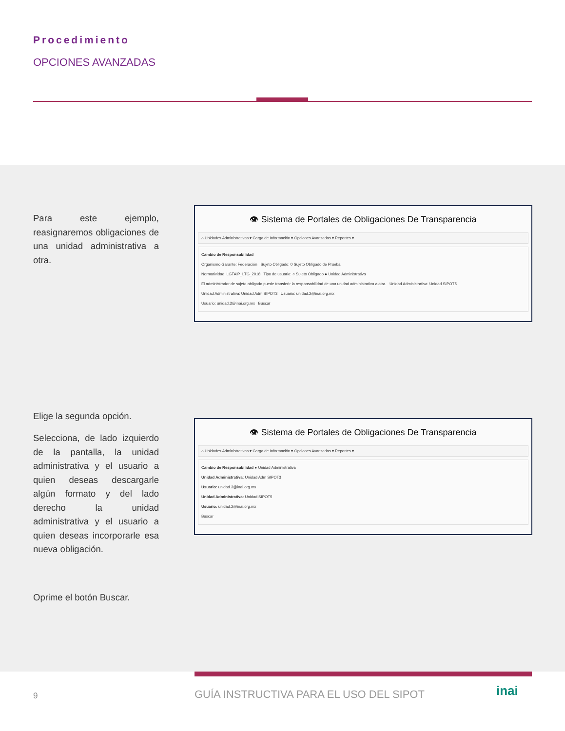Procedimiento
OPCIONES AVANZADAS
Para este ejemplo, reasignaremos obligaciones de una unidad administrativa a otra.
👁 Sistema de Portales de Obligaciones De Transparencia
⌂ Unidades Administrativas ▾ Carga de Información ▾ Opciones Avanzadas ▾ Reportes ▾
Cambio de Responsabilidad
Organismo Garante: Federación Sujeto Obligado: 0 Sujeto Obligado de Prueba
Normatividad: LGTAIP_LTG_2018 Tipo de usuario: ○ Sujeto Obligado ● Unidad Administrativa
El administrador de sujeto obligado puede transferir la responsabilidad de una unidad administrativa a otra. Unidad Administrativa: Unidad SIPOT5
Unidad Administrativa: Unidad Adm SIPOT3 Usuario: unidad.2@inai.org.mx
Usuario: unidad.3@inai.org.mx Buscar
Elige la segunda opción.
Selecciona, de lado izquierdo de la pantalla, la unidad administrativa y el usuario a quien deseas descargarle algún formato y del lado derecho la unidad administrativa y el usuario a quien deseas incorporarle esa nueva obligación.
👁 Sistema de Portales de Obligaciones De Transparencia
⌂ Unidades Administrativas ▾ Carga de Información ▾ Opciones Avanzadas ▾ Reportes ▾
Cambio de Responsabilidad ● Unidad Administrativa
Unidad Administrativa: Unidad Adm SIPOT3
Usuario: unidad.3@inai.org.mx
Unidad Administrativa: Unidad SIPOT5
Usuario: unidad.2@inai.org.mx
Buscar
Oprime el botón Buscar.
9
GUÍA INSTRUCTIVA PARA EL USO DEL SIPOT
inai